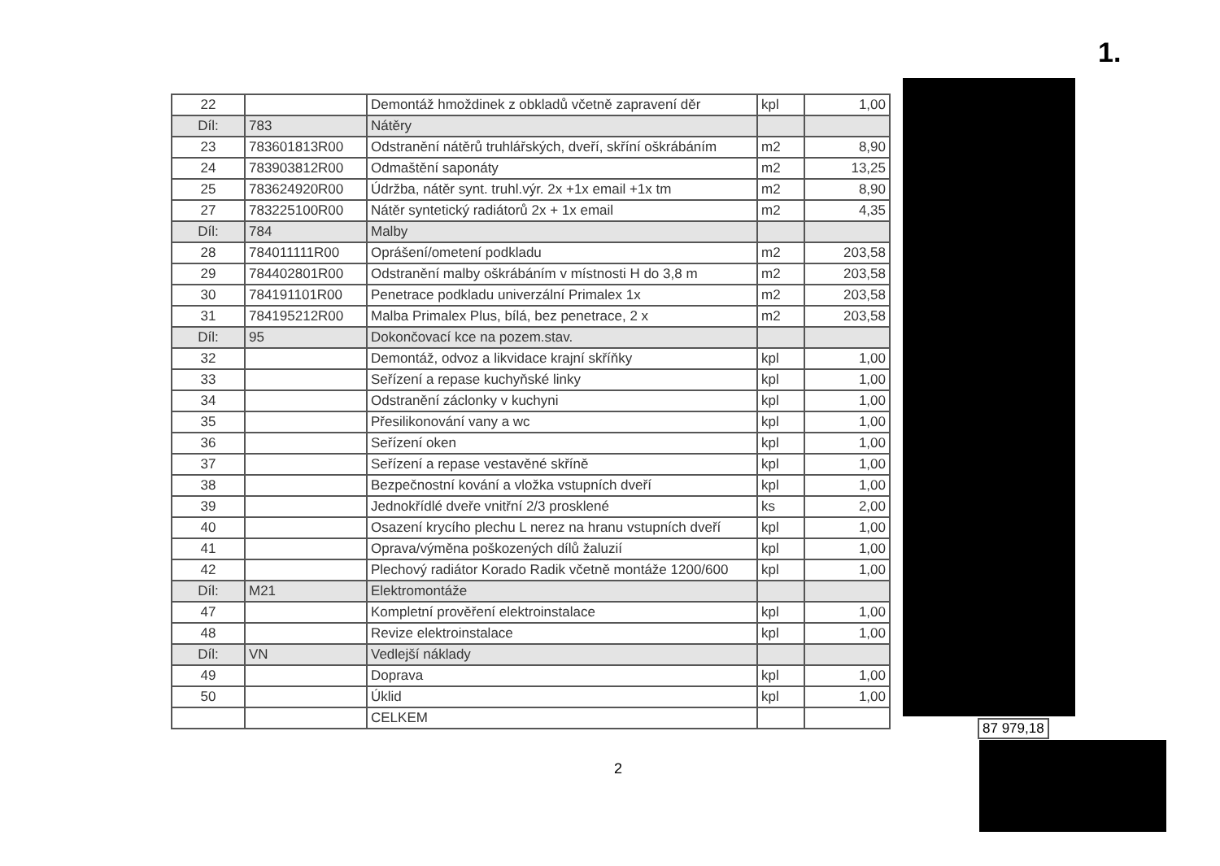1.
| 22 | | Demontáž hmoždinek z obkladů včetně zapravení děr | kpl | 1,00 |
| Díl: | 783 | Nátěry | | |
| 23 | 783601813R00 | Odstranění nátěrů truhlářských, dveří, skříní oškrábáním | m2 | 8,90 |
| 24 | 783903812R00 | Odmaštění saponáty | m2 | 13,25 |
| 25 | 783624920R00 | Údržba, nátěr synt. truhl.výr. 2x +1x email +1x tm | m2 | 8,90 |
| 27 | 783225100R00 | Nátěr syntetický radiátorů 2x + 1x email | m2 | 4,35 |
| Díl: | 784 | Malby | | |
| 28 | 784011111R00 | Oprášení/ometení podkladu | m2 | 203,58 |
| 29 | 784402801R00 | Odstranění malby oškrábáním v místnosti H do 3,8 m | m2 | 203,58 |
| 30 | 784191101R00 | Penetrace podkladu univerzální Primalex 1x | m2 | 203,58 |
| 31 | 784195212R00 | Malba Primalex Plus, bílá, bez penetrace, 2 x | m2 | 203,58 |
| Díl: | 95 | Dokončovací kce na pozem.stav. | | |
| 32 | | Demontáž, odvoz a likvidace krajní skříňky | kpl | 1,00 |
| 33 | | Seřízení a repase kuchyňské linky | kpl | 1,00 |
| 34 | | Odstranění záclonky v kuchyni | kpl | 1,00 |
| 35 | | Přesilikonování vany a wc | kpl | 1,00 |
| 36 | | Seřízení oken | kpl | 1,00 |
| 37 | | Seřízení a repase vestavěné skříně | kpl | 1,00 |
| 38 | | Bezpečnostní kování a vložka vstupních dveří | kpl | 1,00 |
| 39 | | Jednokřídlé dveře vnitřní 2/3 prosklené | ks | 2,00 |
| 40 | | Osazení krycího plechu L nerez na hranu vstupních dveří | kpl | 1,00 |
| 41 | | Oprava/výměna poškozených dílů žaluzií | kpl | 1,00 |
| 42 | | Plechový radiátor Korado Radik včetně montáže 1200/600 | kpl | 1,00 |
| Díl: | M21 | Elektromontáže | | |
| 47 | | Kompletní prověření elektroinstalace | kpl | 1,00 |
| 48 | | Revize elektroinstalace | kpl | 1,00 |
| Díl: | VN | Vedlejší náklady | | |
| 49 | | Doprava | kpl | 1,00 |
| 50 | | Úklid | kpl | 1,00 |
| | | CELKEM | | |
87 979,18
2